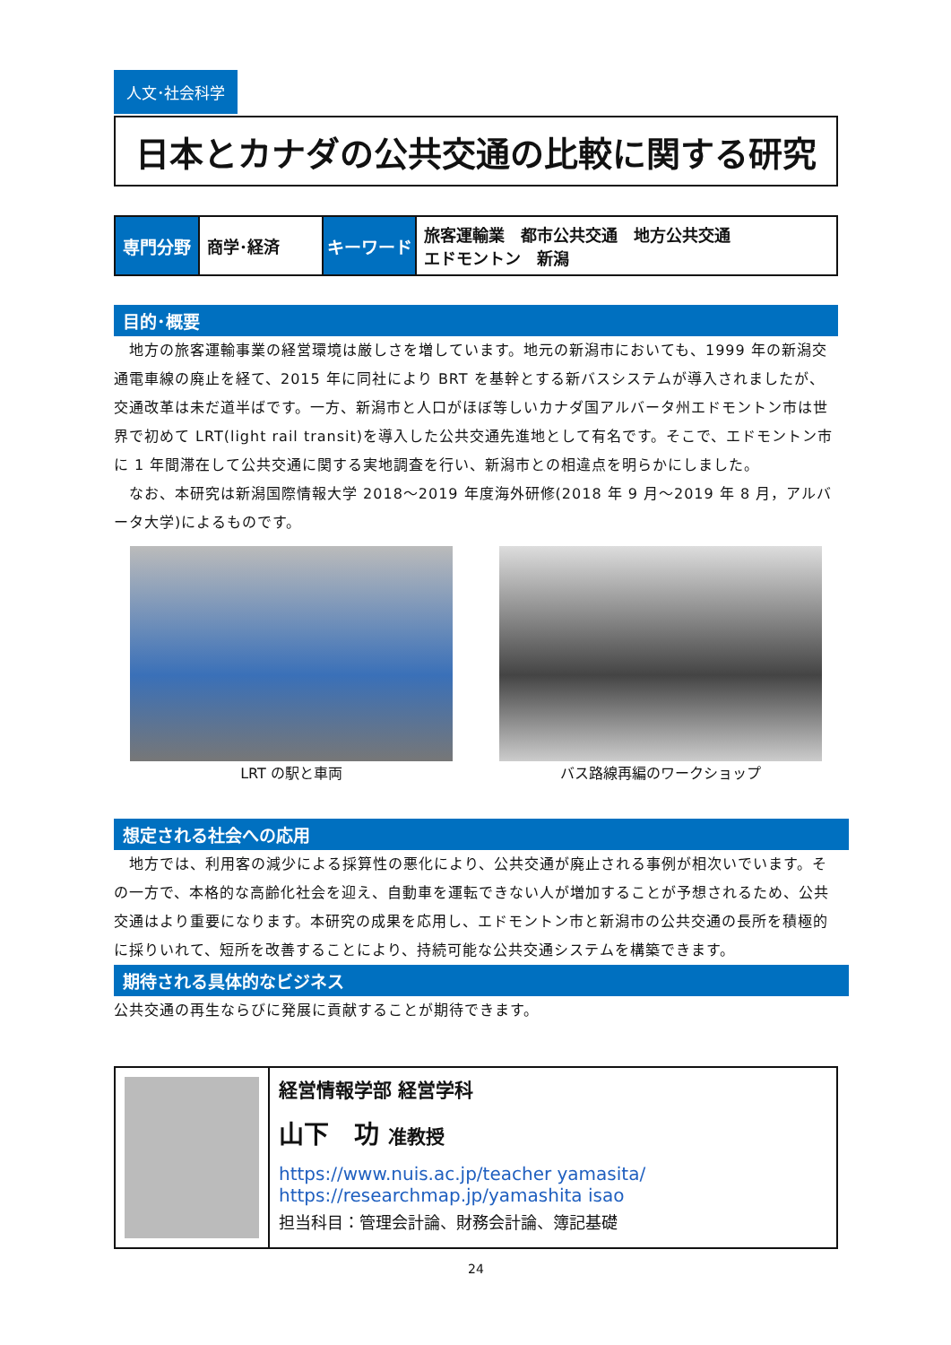人文･社会科学
日本とカナダの公共交通の比較に関する研究
| 専門分野 | 商学･経済 | キーワード | 旅客運輸業 都市公共交通 地方公共交通 エドモントン 新潟 |
目的･概要
　地方の旅客運輸事業の経営環境は厳しさを増しています。地元の新潟市においても、1999 年の新潟交通電車線の廃止を経て、2015 年に同社により BRT を基幹とする新バスシステムが導入されましたが、交通改革は未だ道半ばです。一方、新潟市と人口がほぼ等しいカナダ国アルバータ州エドモントン市は世界で初めて LRT(light rail transit)を導入した公共交通先進地として有名です。そこで、エドモントン市に 1 年間滞在して公共交通に関する実地調査を行い、新潟市との相違点を明らかにしました。
　なお、本研究は新潟国際情報大学 2018～2019 年度海外研修(2018 年 9 月～2019 年 8 月，アルバータ大学)によるものです。
LRT の駅と車両 バス路線再編のワークショップ
想定される社会への応用
　地方では、利用客の減少による採算性の悪化により、公共交通が廃止される事例が相次いでいます。その一方で、本格的な高齢化社会を迎え、自動車を運転できない人が増加することが予想されるため、公共交通はより重要になります。本研究の成果を応用し、エドモントン市と新潟市の公共交通の長所を積極的に採りいれて、短所を改善することにより、持続可能な公共交通システムを構築できます。
期待される具体的なビジネス
公共交通の再生ならびに発展に貢献することが期待できます。
経営情報学部 経営学科
山下　功 准教授
https://www.nuis.ac.jp/teacher yamasita/
https://researchmap.jp/yamashita isao
担当科目：管理会計論、財務会計論、簿記基礎
24